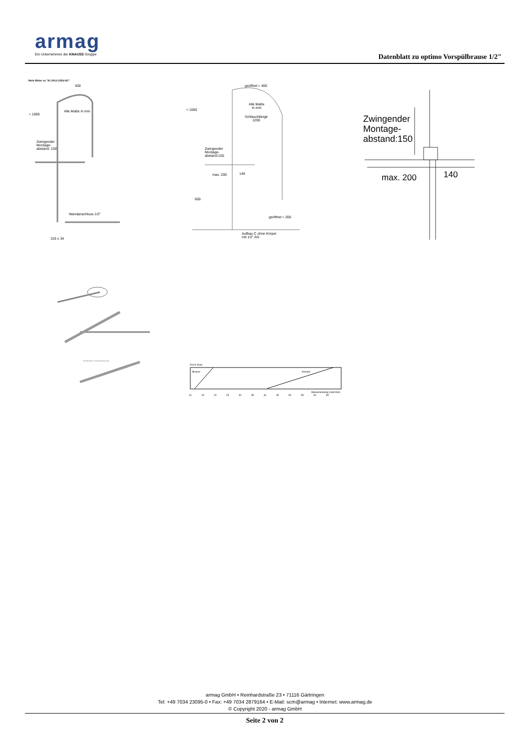armag
Ein Unternehmen der KNAUSS Gruppe
Datenblatt zu optimo Vorspülbrause 1/2"
Mehr Bilder zu "3C.3013.C2E6.0IC"
400
Alle Maße in mm
≈ 1000
Zwingender Montage-abstand: 150
Wandanschluss 1/2"
153 ± 34
Wandhalter individuell kürzbar
geöffnet ≈ 400
≈ 1050
Alle Maße
in mm
Schlauchlänge
1200
Zwingender Montage-abstand:150
max. 200 140
650
geöffnet ≈ 200
Aufbau C ohne Körper
mit 1/2" AG
Zwingender
Montage-
abstand:150
max. 200 140
Druck (bar)
Brause Auslauf
Wasserleistung (Liter/min)
10 15 20 25 30 35 40 45 50 55 60 65
armag GmbH • Reinhardstraße 23 • 71116 Gärtringen
Tel: +49 7034 23095-0 • Fax: +49 7034 2879164 • E-Mail: scm@armag • Internet: www.armag.de
© Copyright 2020 - armag GmbH
Seite 2 von 2